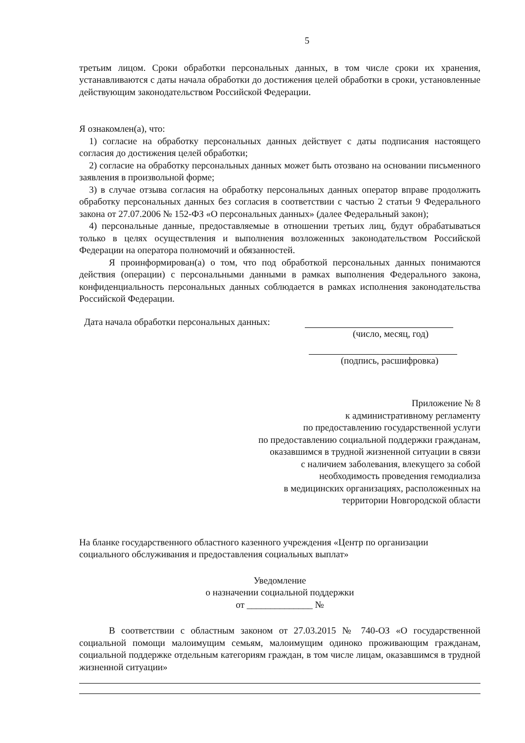5
третьим лицом. Сроки обработки персональных данных, в том числе сроки их хранения, устанавливаются с даты начала обработки до достижения целей обработки в сроки, установленные действующим законодательством Российской Федерации.
Я ознакомлен(а), что:
1) согласие на обработку персональных данных действует с даты подписания настоящего согласия до достижения целей обработки;
2) согласие на обработку персональных данных может быть отозвано на основании письменного заявления в произвольной форме;
3) в случае отзыва согласия на обработку персональных данных оператор вправе продолжить обработку персональных данных без согласия в соответствии с частью 2 статьи 9 Федерального закона от 27.07.2006 № 152-ФЗ «О персональных данных» (далее Федеральный закон);
4) персональные данные, предоставляемые в отношении третьих лиц, будут обрабатываться только в целях осуществления и выполнения возложенных законодательством Российской Федерации на оператора полномочий и обязанностей.
Я проинформирован(а) о том, что под обработкой персональных данных понимаются действия (операции) с персональными данными в рамках выполнения Федерального закона, конфиденциальность персональных данных соблюдается в рамках исполнения законодательства Российской Федерации.
Дата начала обработки персональных данных:
(число, месяц, год)
(подпись, расшифровка)
Приложение № 8
к административному регламенту
по предоставлению государственной услуги
по предоставлению социальной поддержки гражданам,
оказавшимся в трудной жизненной ситуации в связи
с наличием заболевания, влекущего за собой
необходимость проведения гемодиализа
в медицинских организациях, расположенных на
территории Новгородской области
На бланке государственного областного казенного учреждения «Центр по организации социального обслуживания и предоставления социальных выплат»
Уведомление
о назначении социальной поддержки
от ______________ №
В соответствии с областным законом от 27.03.2015 № 740-ОЗ «О государственной социальной помощи малоимущим семьям, малоимущим одиноко проживающим гражданам, социальной поддержке отдельным категориям граждан, в том числе лицам, оказавшимся в трудной жизненной ситуации»